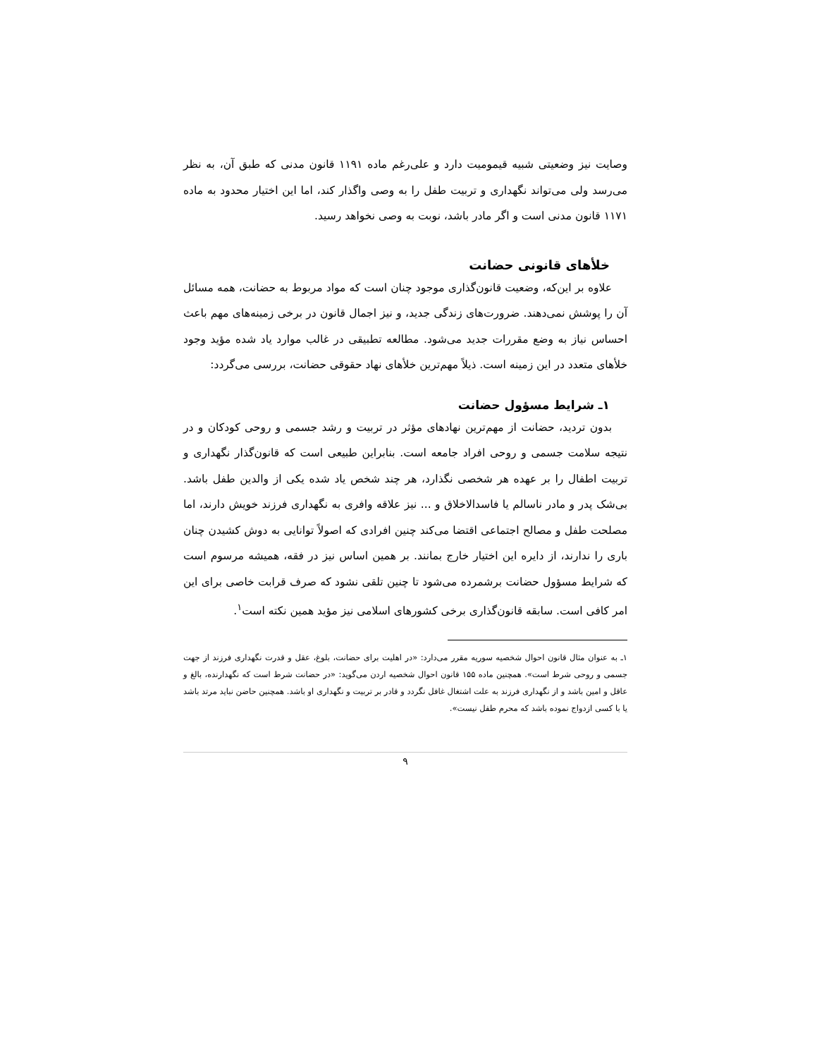وصایت نیز وضعیتی شبیه قیمومیت دارد و علی‌رغم ماده ۱۱۹۱ قانون مدنی که طبق آن، به نظر می‌رسد ولی می‌تواند نگهداری و تربیت طفل را به وصی واگذار کند، اما این اختیار محدود به ماده ۱۱۷۱ قانون مدنی است و اگر مادر باشد، نوبت به وصی نخواهد رسید.
خلأهای قانونی حضانت
علاوه بر این‌که، وضعیت قانون‌گذاری موجود چنان است که مواد مربوط به حضانت، همه مسائل آن را پوشش نمی‌دهند. ضرورت‌های زندگی جدید، و نیز اجمال قانون در برخی زمینه‌های مهم باعث احساس نیاز به وضع مقررات جدید می‌شود. مطالعه تطبیقی در غالب موارد یاد شده مؤید وجود خلأهای متعدد در این زمینه است. ذیلاً مهم‌ترین خلأهای نهاد حقوقی حضانت، بررسی می‌گردد:
۱ـ شرایط مسؤول حضانت
بدون تردید، حضانت از مهم‌ترین نهادهای مؤثر در تربیت و رشد جسمی و روحی کودکان و در نتیجه سلامت جسمی و روحی افراد جامعه است. بنابراین طبیعی است که قانون‌گذار نگهداری و تربیت اطفال را بر عهده هر شخصی نگذارد، هر چند شخص یاد شده یکی از والدین طفل باشد. بی‌شک پدر و مادر ناسالم یا فاسدالاخلاق و ... نیز علاقه وافری به نگهداری فرزند خویش دارند، اما مصلحت طفل و مصالح اجتماعی اقتضا می‌کند چنین افرادی که اصولاً توانایی به دوش کشیدن چنان باری را ندارند، از دایره این اختیار خارج بمانند. بر همین اساس نیز در فقه، همیشه مرسوم است که شرایط مسؤول حضانت برشمرده می‌شود تا چنین تلقی نشود که صرف قرابت خاصی برای این امر کافی است. سابقه قانون‌گذاری برخی کشورهای اسلامی نیز مؤید همین نکته است<sup>۱</sup>.
۱ـ به عنوان مثال قانون احوال شخصیه سوریه مقرر می‌دارد: «در اهلیت برای حضانت، بلوغ، عقل و قدرت نگهداری فرزند از جهت جسمی و روحی شرط است». همچنین ماده ۱۵۵ قانون احوال شخصیه اردن می‌گوید: «در حضانت شرط است که نگهدارنده، بالغ و عاقل و امین باشد و از نگهداری فرزند به علت اشتغال غافل نگردد و قادر بر تربیت و نگهداری او باشد. همچنین حاضن نباید مرتد باشد یا با کسی ازدواج نموده باشد که محرم طفل نیست».
۹